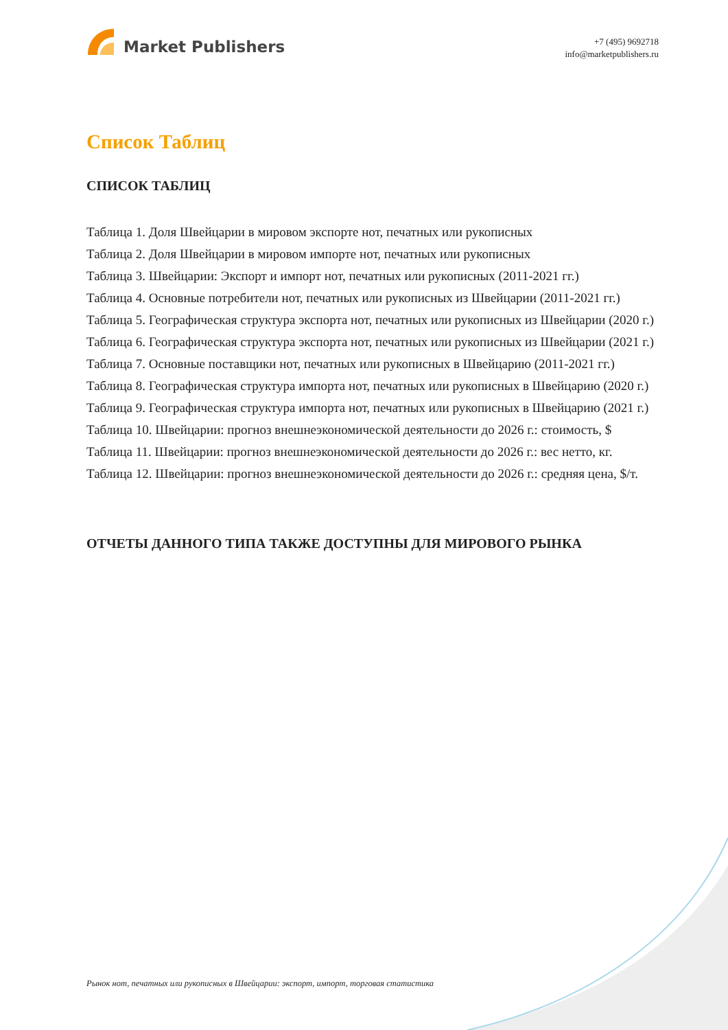Market Publishers
+7 (495) 9692718
info@marketpublishers.ru
Список Таблиц
СПИСОК ТАБЛИЦ
Таблица 1. Доля Швейцарии в мировом экспорте нот, печатных или рукописных
Таблица 2. Доля Швейцарии в мировом импорте нот, печатных или рукописных
Таблица 3. Швейцарии: Экспорт и импорт нот, печатных или рукописных (2011-2021 гг.)
Таблица 4. Основные потребители нот, печатных или рукописных из Швейцарии (2011-2021 гг.)
Таблица 5. Географическая структура экспорта нот, печатных или рукописных из Швейцарии (2020 г.)
Таблица 6. Географическая структура экспорта нот, печатных или рукописных из Швейцарии (2021 г.)
Таблица 7. Основные поставщики нот, печатных или рукописных в Швейцарию (2011-2021 гг.)
Таблица 8. Географическая структура импорта нот, печатных или рукописных в Швейцарию (2020 г.)
Таблица 9. Географическая структура импорта нот, печатных или рукописных в Швейцарию (2021 г.)
Таблица 10. Швейцарии: прогноз внешнеэкономической деятельности до 2026 г.: стоимость, $
Таблица 11. Швейцарии: прогноз внешнеэкономической деятельности до 2026 г.: вес нетто, кг.
Таблица 12. Швейцарии: прогноз внешнеэкономической деятельности до 2026 г.: средняя цена, $/т.
ОТЧЕТЫ ДАННОГО ТИПА ТАКЖЕ ДОСТУПНЫ ДЛЯ МИРОВОГО РЫНКА
Рынок нот, печатных или рукописных в Швейцарии: экспорт, импорт, торговая статистика